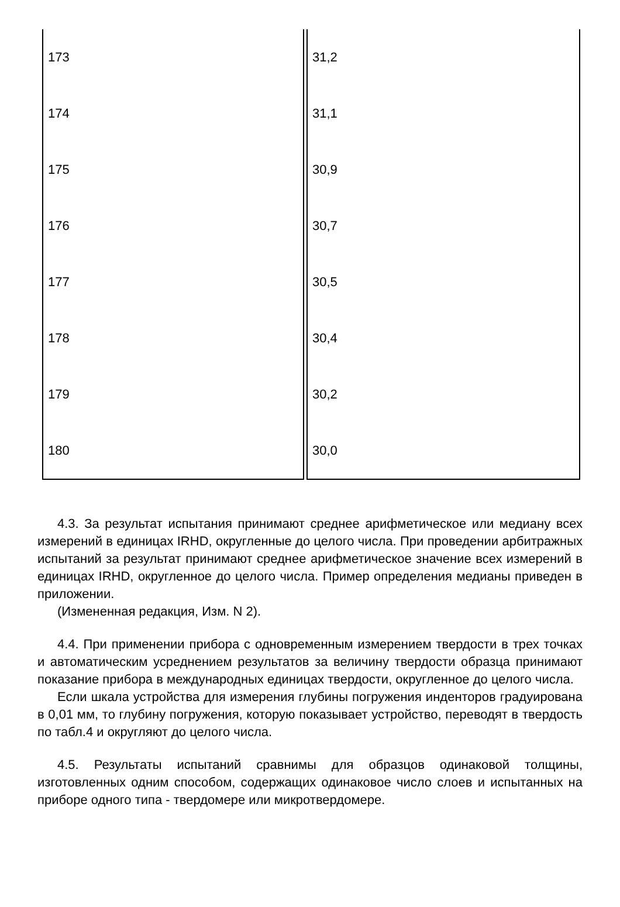| 173 | 31,2 |
| 174 | 31,1 |
| 175 | 30,9 |
| 176 | 30,7 |
| 177 | 30,5 |
| 178 | 30,4 |
| 179 | 30,2 |
| 180 | 30,0 |
4.3. За результат испытания принимают среднее арифметическое или медиану всех измерений в единицах IRHD, округленные до целого числа. При проведении арбитражных испытаний за результат принимают среднее арифметическое значение всех измерений в единицах IRHD, округленное до целого числа. Пример определения медианы приведен в приложении.
(Измененная редакция, Изм. N 2).
4.4. При применении прибора с одновременным измерением твердости в трех точках и автоматическим усреднением результатов за величину твердости образца принимают показание прибора в международных единицах твердости, округленное до целого числа.
Если шкала устройства для измерения глубины погружения инденторов градуирована в 0,01 мм, то глубину погружения, которую показывает устройство, переводят в твердость по табл.4 и округляют до целого числа.
4.5. Результаты испытаний сравнимы для образцов одинаковой толщины, изготовленных одним способом, содержащих одинаковое число слоев и испытанных на приборе одного типа - твердомере или микротвердомере.